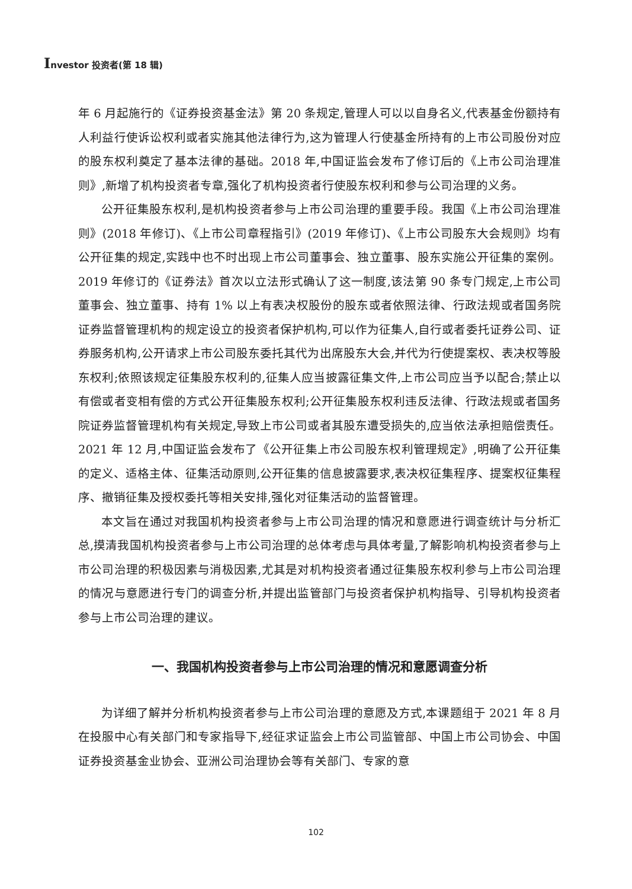Investor 投资者(第 18 辑)
年 6 月起施行的《证券投资基金法》第 20 条规定,管理人可以以自身名义,代表基金份额持有人利益行使诉讼权利或者实施其他法律行为,这为管理人行使基金所持有的上市公司股份对应的股东权利奠定了基本法律的基础。2018 年,中国证监会发布了修订后的《上市公司治理准则》,新增了机构投资者专章,强化了机构投资者行使股东权利和参与公司治理的义务。
公开征集股东权利,是机构投资者参与上市公司治理的重要手段。我国《上市公司治理准则》(2018 年修订)、《上市公司章程指引》(2019 年修订)、《上市公司股东大会规则》均有公开征集的规定,实践中也不时出现上市公司董事会、独立董事、股东实施公开征集的案例。2019 年修订的《证券法》首次以立法形式确认了这一制度,该法第 90 条专门规定,上市公司董事会、独立董事、持有 1% 以上有表决权股份的股东或者依照法律、行政法规或者国务院证券监督管理机构的规定设立的投资者保护机构,可以作为征集人,自行或者委托证券公司、证券服务机构,公开请求上市公司股东委托其代为出席股东大会,并代为行使提案权、表决权等股东权利;依照该规定征集股东权利的,征集人应当披露征集文件,上市公司应当予以配合;禁止以有偿或者变相有偿的方式公开征集股东权利;公开征集股东权利违反法律、行政法规或者国务院证券监督管理机构有关规定,导致上市公司或者其股东遭受损失的,应当依法承担赔偿责任。2021 年 12 月,中国证监会发布了《公开征集上市公司股东权利管理规定》,明确了公开征集的定义、适格主体、征集活动原则,公开征集的信息披露要求,表决权征集程序、提案权征集程序、撤销征集及授权委托等相关安排,强化对征集活动的监督管理。
本文旨在通过对我国机构投资者参与上市公司治理的情况和意愿进行调查统计与分析汇总,摸清我国机构投资者参与上市公司治理的总体考虑与具体考量,了解影响机构投资者参与上市公司治理的积极因素与消极因素,尤其是对机构投资者通过征集股东权利参与上市公司治理的情况与意愿进行专门的调查分析,并提出监管部门与投资者保护机构指导、引导机构投资者参与上市公司治理的建议。
一、我国机构投资者参与上市公司治理的情况和意愿调查分析
为详细了解并分析机构投资者参与上市公司治理的意愿及方式,本课题组于 2021 年 8 月在投服中心有关部门和专家指导下,经征求证监会上市公司监管部、中国上市公司协会、中国证券投资基金业协会、亚洲公司治理协会等有关部门、专家的意
102